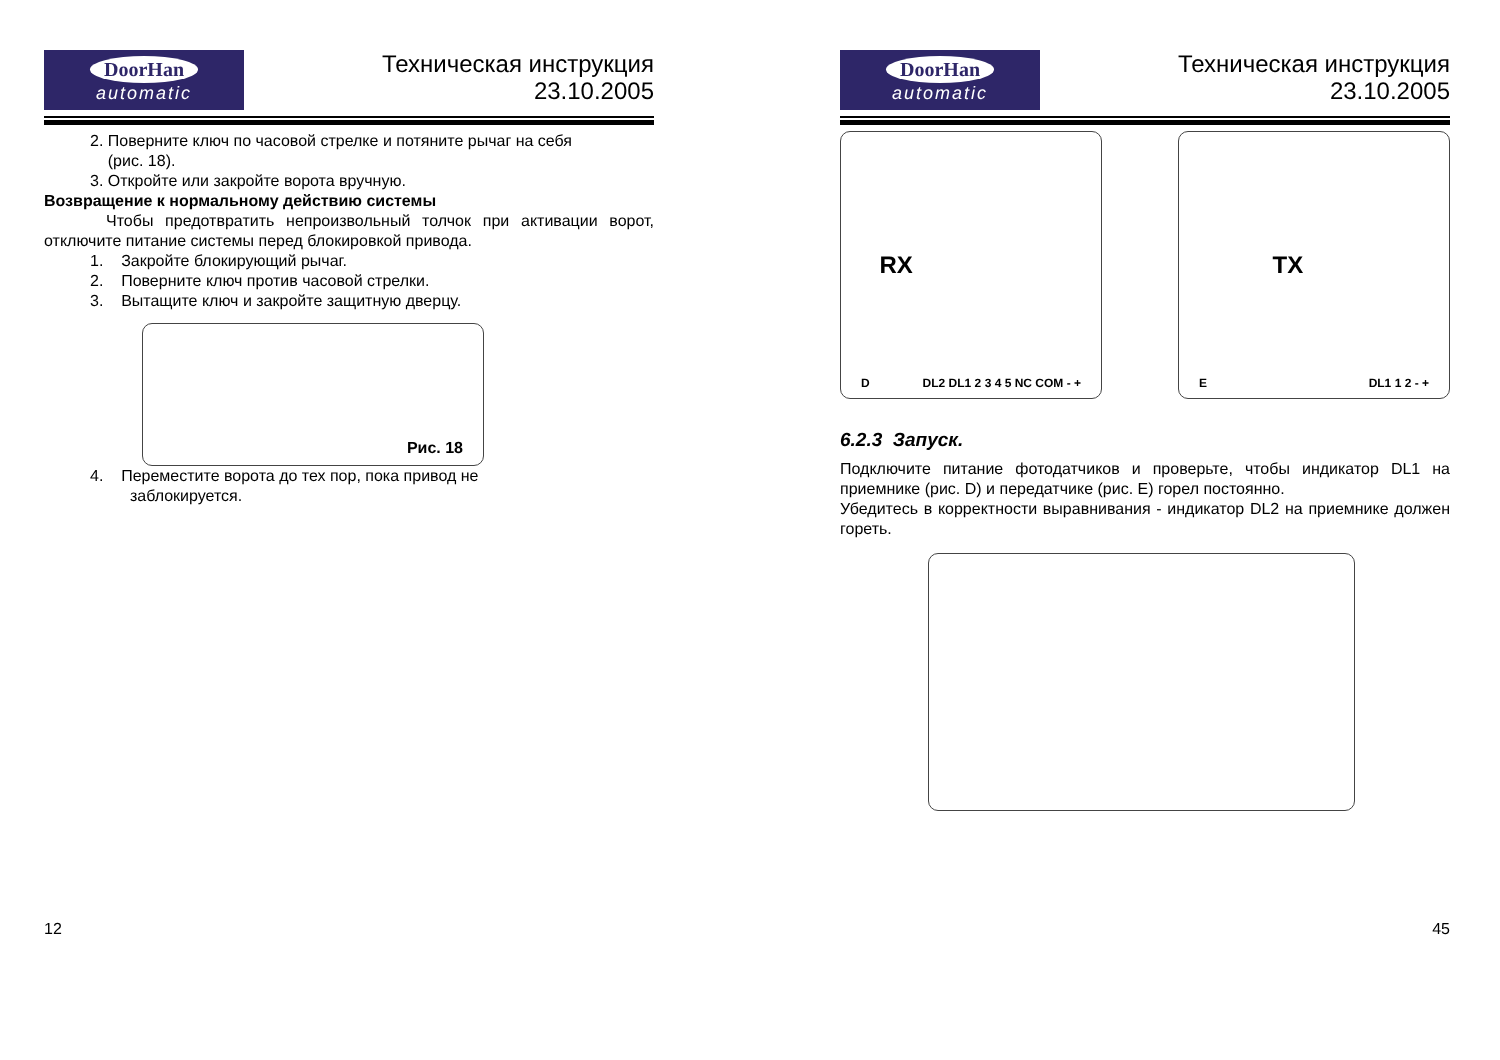DoorHan
automatic
Техническая инструкция
23.10.2005
2. Поверните ключ по часовой стрелке и потяните рычаг на себя
(рис. 18).
3. Откройте или закройте ворота вручную.
Возвращение к нормальному действию системы
Чтобы предотвратить непроизвольный толчок при активации ворот, отключите питание системы перед блокировкой привода.
1. Закройте блокирующий рычаг.
2. Поверните ключ против часовой стрелки.
3. Вытащите ключ и закройте защитную дверцу.
Рис. 18
4. Переместите ворота до тех пор, пока привод не
заблокируется.
12
DoorHan
automatic
Техническая инструкция
23.10.2005
D RX DL2 DL1 2 3 4 5 NC COM - +
E TX DL1 1 2 - +
6.2.3 Запуск.
Подключите питание фотодатчиков и проверьте, чтобы индикатор DL1 на приемнике (рис. D) и передатчике (рис. E) горел постоянно.
Убедитесь в корректности выравнивания - индикатор DL2 на приемнике должен гореть.
45